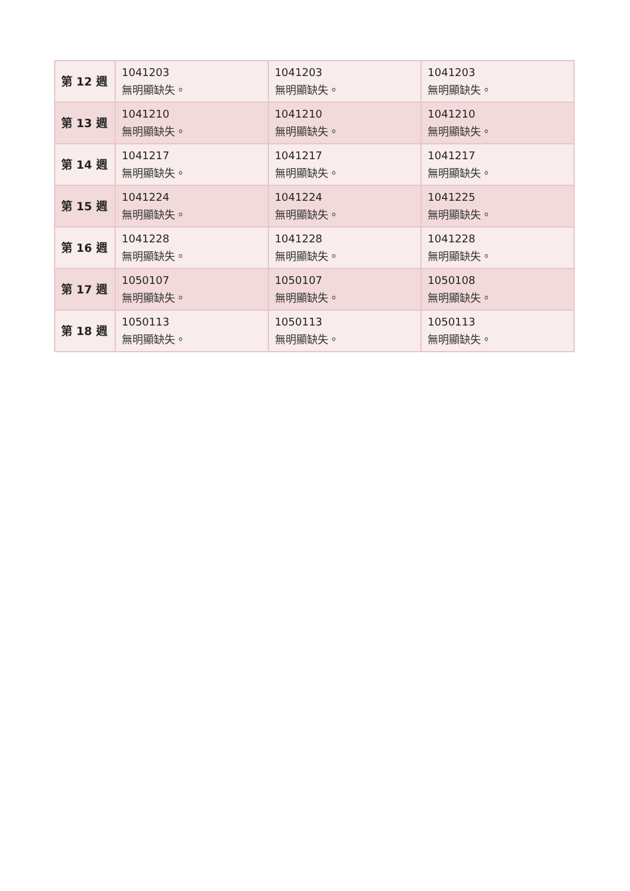| 第 12 週 | 1041203 無明顯缺失。 | 1041203 無明顯缺失。 | 1041203 無明顯缺失。 |
| 第 13 週 | 1041210 無明顯缺失。 | 1041210 無明顯缺失。 | 1041210 無明顯缺失。 |
| 第 14 週 | 1041217 無明顯缺失。 | 1041217 無明顯缺失。 | 1041217 無明顯缺失。 |
| 第 15 週 | 1041224 無明顯缺失。 | 1041224 無明顯缺失。 | 1041225 無明顯缺失。 |
| 第 16 週 | 1041228 無明顯缺失。 | 1041228 無明顯缺失。 | 1041228 無明顯缺失。 |
| 第 17 週 | 1050107 無明顯缺失。 | 1050107 無明顯缺失。 | 1050108 無明顯缺失。 |
| 第 18 週 | 1050113 無明顯缺失。 | 1050113 無明顯缺失。 | 1050113 無明顯缺失。 |